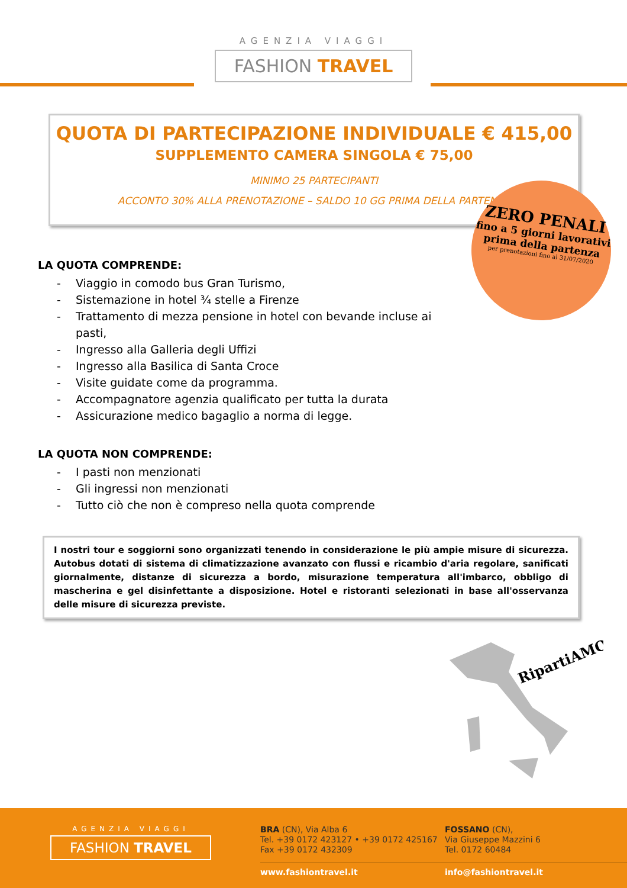AGENZIA VIAGGI
FASHION TRAVEL
QUOTA DI PARTECIPAZIONE INDIVIDUALE € 415,00
SUPPLEMENTO CAMERA SINGOLA € 75,00
MINIMO 25 PARTECIPANTI
ACCONTO 30% ALLA PRENOTAZIONE – SALDO 10 GG PRIMA DELLA PARTENZA
ZERO PENALI
fino a 5 giorni lavorativi prima della partenza
per prenotazioni fino al 31/07/2020
LA QUOTA COMPRENDE:
- Viaggio in comodo bus Gran Turismo,
- Sistemazione in hotel ¾ stelle a Firenze
- Trattamento di mezza pensione in hotel con bevande incluse ai pasti,
- Ingresso alla Galleria degli Uffizi
- Ingresso alla Basilica di Santa Croce
- Visite guidate come da programma.
- Accompagnatore agenzia qualificato per tutta la durata
- Assicurazione medico bagaglio a norma di legge.
LA QUOTA NON COMPRENDE:
- I pasti non menzionati
- Gli ingressi non menzionati
- Tutto ciò che non è compreso nella quota comprende
I nostri tour e soggiorni sono organizzati tenendo in considerazione le più ampie misure di sicurezza. Autobus dotati di sistema di climatizzazione avanzato con flussi e ricambio d'aria regolare, sanificati giornalmente, distanze di sicurezza a bordo, misurazione temperatura all'imbarco, obbligo di mascherina e gel disinfettante a disposizione. Hotel e ristoranti selezionati in base all'osservanza delle misure di sicurezza previste.
RipartiAMO
AGENZIA VIAGGI
FASHION TRAVEL
BRA (CN), Via Alba 6
Tel. +39 0172 423127 • +39 0172 425167
Fax +39 0172 432309
FOSSANO (CN),
Via Giuseppe Mazzini 6
Tel. 0172 60484
www.fashiontravel.it info@fashiontravel.it